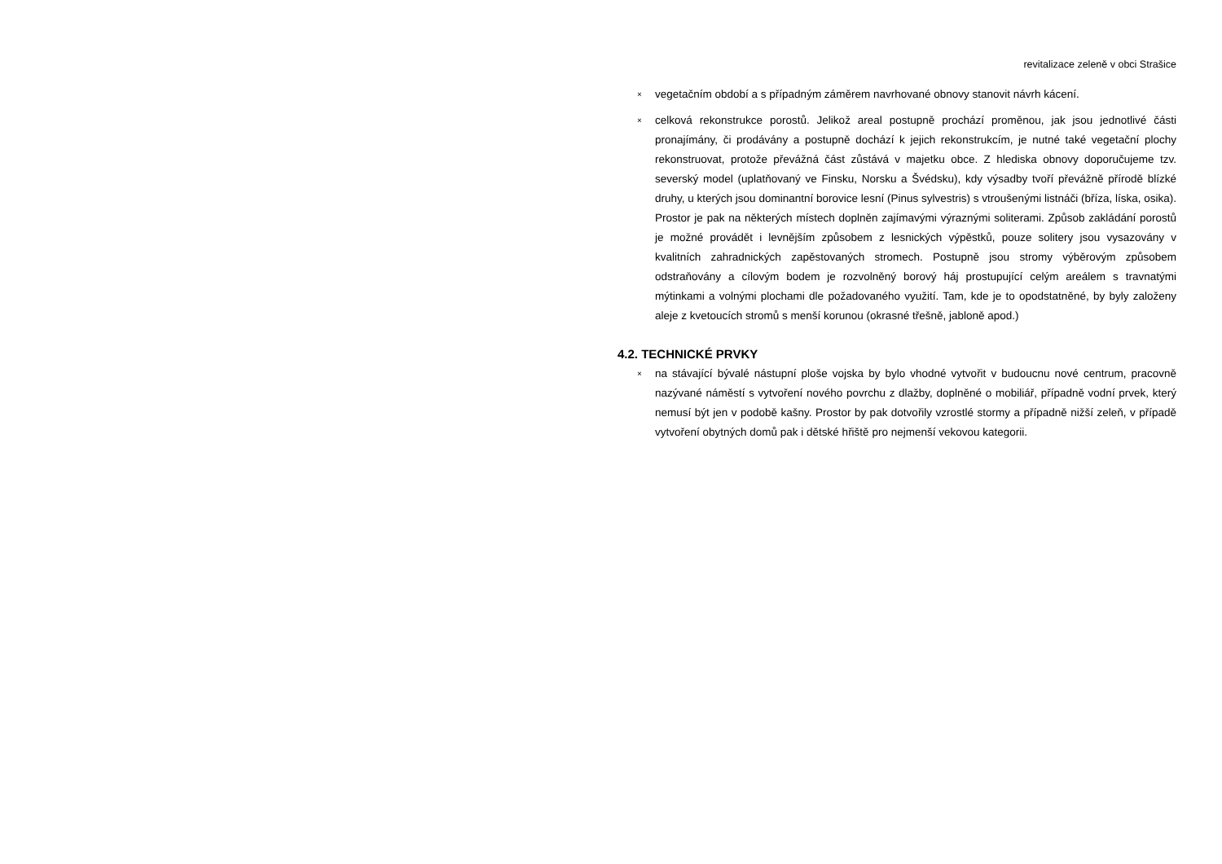revitalizace zeleně v obci Strašice
×
vegetačním období a s případným záměrem navrhované obnovy stanovit návrh kácení.
×
celková rekonstrukce porostů. Jelikož areal postupně prochází proměnou, jak jsou jednotlivé části pronajímány, či prodávány a postupně dochází k jejich rekonstrukcím, je nutné také vegetační plochy rekonstruovat, protože převážná část zůstává v majetku obce. Z hlediska obnovy doporučujeme tzv. severský model (uplatňovaný ve Finsku, Norsku a Švédsku), kdy výsadby tvoří převážně přírodě blízké druhy, u kterých jsou dominantní borovice lesní (Pinus sylvestris) s vtroušenými listnáči (bříza, líska, osika). Prostor je pak na některých místech doplněn zajímavými výraznými soliterami. Způsob zakládání porostů je možné provádět i levnějším způsobem z lesnických výpěstků, pouze solitery jsou vysazovány v kvalitních zahradnických zapěstovaných stromech. Postupně jsou stromy výběrovým způsobem odstraňovány a cílovým bodem je rozvolněný borový háj prostupující celým areálem s travnatými mýtinkami a volnými plochami dle požadovaného využití. Tam, kde je to opodstatněné, by byly založeny aleje z kvetoucích stromů s menší korunou (okrasné třešně, jabloně apod.)
4.2. TECHNICKÉ PRVKY
×
na stávající bývalé nástupní ploše vojska by bylo vhodné vytvořit v budoucnu nové centrum, pracovně nazývané náměstí s vytvoření nového povrchu z dlažby, doplněné o mobiliář, případně vodní prvek, který nemusí být jen v podobě kašny. Prostor by pak dotvořily vzrostlé stormy a případně nižší zeleň, v případě vytvoření obytných domů pak i dětské hřiště pro nejmenší vekovou kategorii.